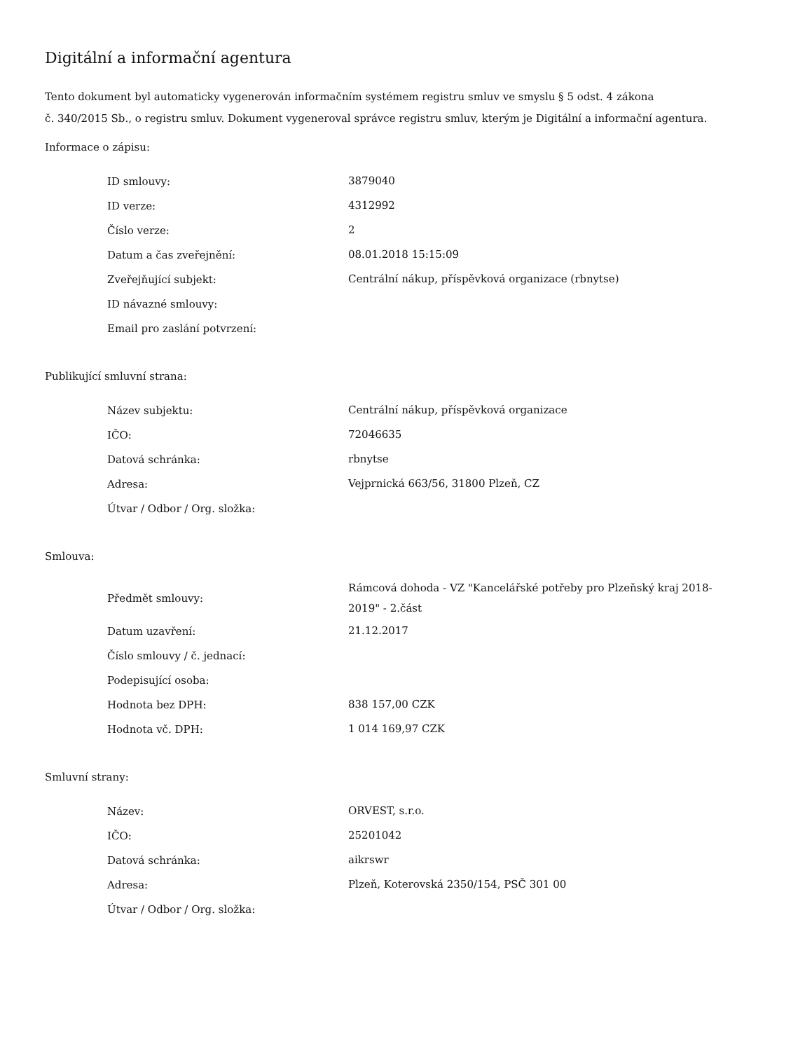Digitální a informační agentura
Tento dokument byl automaticky vygenerován informačním systémem registru smluv ve smyslu § 5 odst. 4 zákona
č. 340/2015 Sb., o registru smluv. Dokument vygeneroval správce registru smluv, kterým je Digitální a informační agentura.
Informace o zápisu:
| ID smlouvy: | 3879040 |
| ID verze: | 4312992 |
| Číslo verze: | 2 |
| Datum a čas zveřejnění: | 08.01.2018 15:15:09 |
| Zveřejňující subjekt: | Centrální nákup, příspěvková organizace (rbnytse) |
| ID návazné smlouvy: | |
| Email pro zaslání potvrzení: | |
Publikující smluvní strana:
| Název subjektu: | Centrální nákup, příspěvková organizace |
| IČO: | 72046635 |
| Datová schránka: | rbnytse |
| Adresa: | Vejprnická 663/56, 31800 Plzeň, CZ |
| Útvar / Odbor / Org. složka: | |
Smlouva:
| Předmět smlouvy: | Rámcová dohoda - VZ "Kancelářské potřeby pro Plzeňský kraj 2018-2019" - 2.část |
| Datum uzavření: | 21.12.2017 |
| Číslo smlouvy / č. jednací: | |
| Podepisující osoba: | |
| Hodnota bez DPH: | 838 157,00 CZK |
| Hodnota vč. DPH: | 1 014 169,97 CZK |
Smluvní strany:
| Název: | ORVEST, s.r.o. |
| IČO: | 25201042 |
| Datová schránka: | aikrswr |
| Adresa: | Plzeň, Koterovská 2350/154, PSČ 301 00 |
| Útvar / Odbor / Org. složka: | |